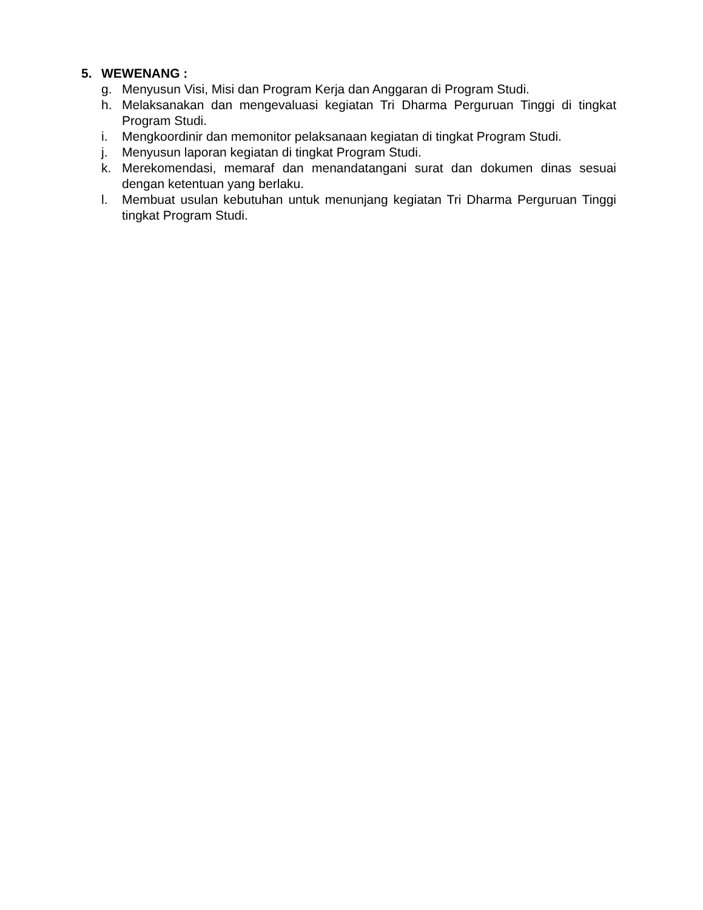5. WEWENANG :
g. Menyusun Visi, Misi dan Program Kerja dan Anggaran di Program Studi.
h. Melaksanakan dan mengevaluasi kegiatan Tri Dharma Perguruan Tinggi di tingkat Program Studi.
i. Mengkoordinir dan memonitor pelaksanaan kegiatan di tingkat Program Studi.
j. Menyusun laporan kegiatan di tingkat Program Studi.
k. Merekomendasi, memaraf dan menandatangani surat dan dokumen dinas sesuai dengan ketentuan yang berlaku.
l. Membuat usulan kebutuhan untuk menunjang kegiatan Tri Dharma Perguruan Tinggi tingkat Program Studi.